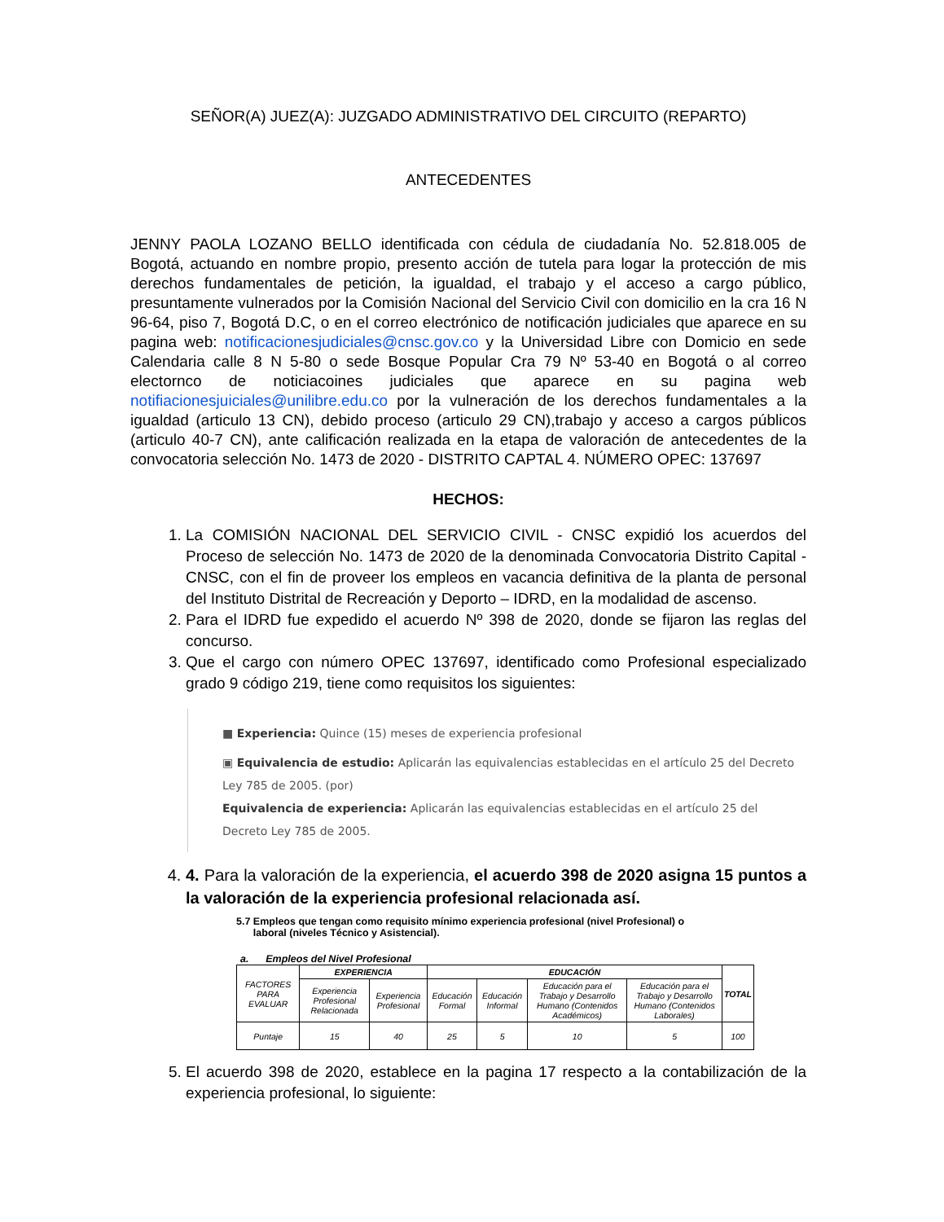SEÑOR(A) JUEZ(A): JUZGADO ADMINISTRATIVO DEL CIRCUITO (REPARTO)
ANTECEDENTES
JENNY PAOLA LOZANO BELLO identificada con cédula de ciudadanía No. 52.818.005 de Bogotá, actuando en nombre propio, presento acción de tutela para logar la protección de mis derechos fundamentales de petición, la igualdad, el trabajo y el acceso a cargo público, presuntamente vulnerados por la Comisión Nacional del Servicio Civil con domicilio en la cra 16 N 96-64, piso 7, Bogotá D.C, o en el correo electrónico de notificación judiciales que aparece en su pagina web: notificacionesjudiciales@cnsc.gov.co y la Universidad Libre con Domicio en sede Calendaria calle 8 N 5-80 o sede Bosque Popular Cra 79 Nº 53-40 en Bogotá o al correo electornco de noticiacoines judiciales que aparece en su pagina web notifiacionesjuiciales@unilibre.edu.co por la vulneración de los derechos fundamentales a la igualdad (articulo 13 CN), debido proceso (articulo 29 CN),trabajo y acceso a cargos públicos (articulo 40-7 CN), ante calificación realizada en la etapa de valoración de antecedentes de la convocatoria selección No. 1473 de 2020 - DISTRITO CAPTAL 4. NÚMERO OPEC: 137697
HECHOS:
1. La COMISIÓN NACIONAL DEL SERVICIO CIVIL - CNSC expidió los acuerdos del Proceso de selección No. 1473 de 2020 de la denominada Convocatoria Distrito Capital - CNSC, con el fin de proveer los empleos en vacancia definitiva de la planta de personal del Instituto Distrital de Recreación y Deporto – IDRD, en la modalidad de ascenso.
2. Para el IDRD fue expedido el acuerdo Nº 398 de 2020, donde se fijaron las reglas del concurso.
3. Que el cargo con número OPEC 137697, identificado como Profesional especializado grado 9 código 219, tiene como requisitos los siguientes:
■ Experiencia: Quince (15) meses de experiencia profesional
▣ Equivalencia de estudio: Aplicarán las equivalencias establecidas en el artículo 25 del Decreto Ley 785 de 2005. (por)
Equivalencia de experiencia: Aplicarán las equivalencias establecidas en el artículo 25 del Decreto Ley 785 de 2005.
4. 4. Para la valoración de la experiencia, el acuerdo 398 de 2020 asigna 15 puntos a la valoración de la experiencia profesional relacionada así.
5.7 Empleos que tengan como requisito mínimo experiencia profesional (nivel Profesional) o
laboral (niveles Técnico y Asistencial).
a. Empleos del Nivel Profesional
| FACTORES PARA EVALUAR | EXPERIENCIA | | EDUCACIÓN | | | | TOTAL |
| | Experiencia Profesional Relacionada | Experiencia Profesional | Educación Formal | Educación Informal | Educación para el Trabajo y Desarrollo Humano (Contenidos Académicos) | Educación para el Trabajo y Desarrollo Humano (Contenidos Laborales) | |
| Puntaje | 15 | 40 | 25 | 5 | 10 | 5 | 100 |
5. El acuerdo 398 de 2020, establece en la pagina 17 respecto a la contabilización de la experiencia profesional, lo siguiente: